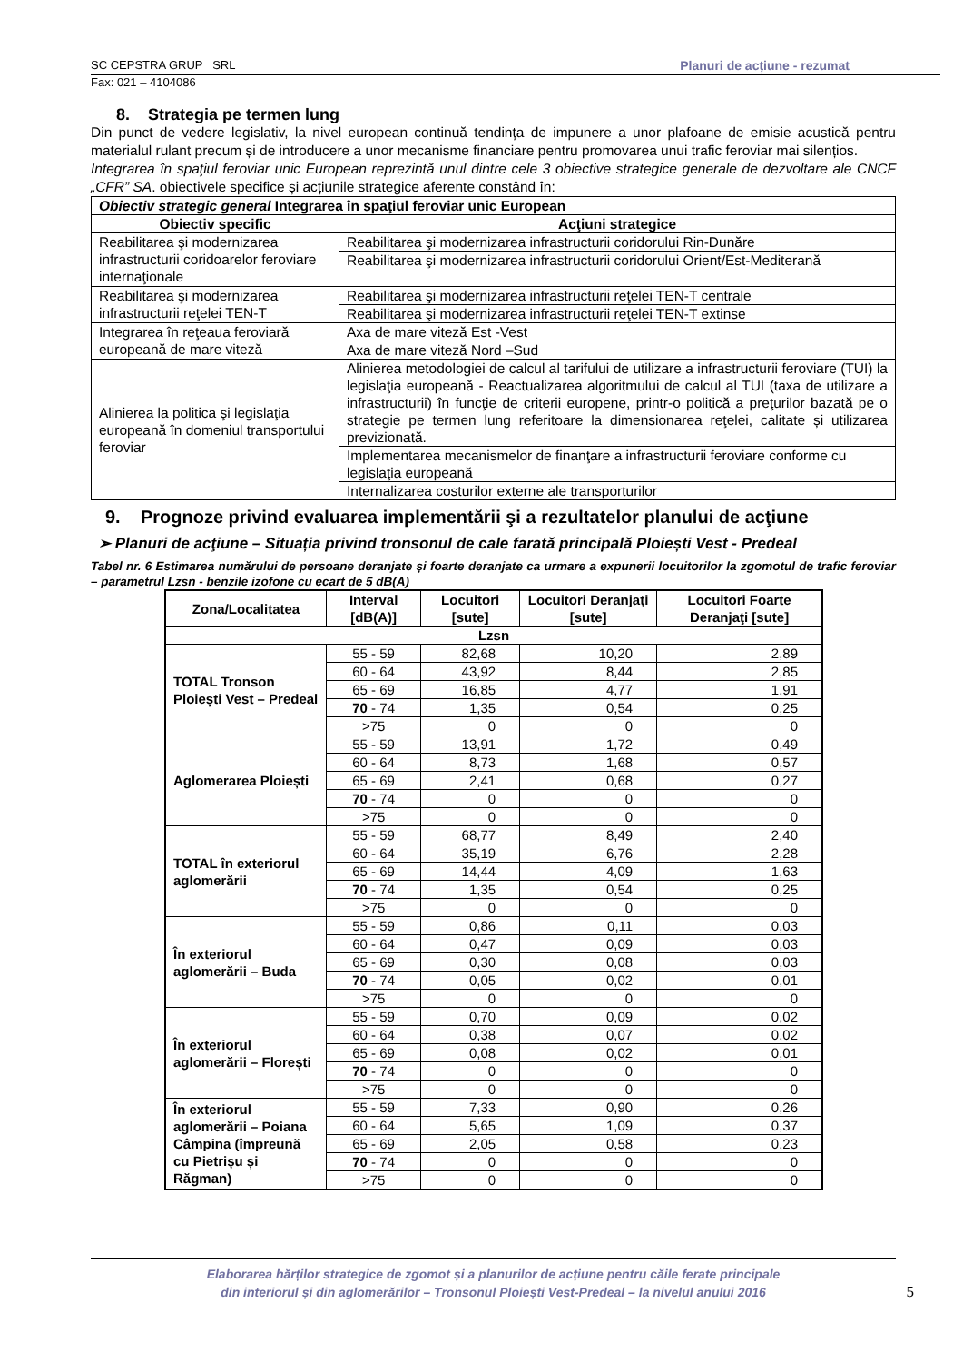SC CEPSTRA GRUP SRL Planuri de acțiune - rezumat
Fax: 021 – 4104086
8. Strategia pe termen lung
Din punct de vedere legislativ, la nivel european continuă tendinţa de impunere a unor plafoane de emisie acustică pentru materialul rulant precum și de introducere a unor mecanisme financiare pentru promovarea unui trafic feroviar mai silențios.
Integrarea în spaţiul feroviar unic European reprezintă unul dintre cele 3 obiective strategice generale de dezvoltare ale CNCF „CFR” SA. obiectivele specifice și acțiunile strategice aferente constând în:
| Obiectiv strategic general Integrarea în spaţiul feroviar unic European | |
| Obiectiv specific | Acţiuni strategice |
| Reabilitarea şi modernizarea infrastructurii coridoarelor feroviare internaţionale | Reabilitarea şi modernizarea infrastructurii coridorului Rin-Dunăre |
| | Reabilitarea şi modernizarea infrastructurii coridorului Orient/Est-Mediterană |
| Reabilitarea şi modernizarea infrastructurii reţelei TEN-T | Reabilitarea şi modernizarea infrastructurii reţelei TEN-T centrale |
| | Reabilitarea şi modernizarea infrastructurii reţelei TEN-T extinse |
| Integrarea în reţeaua feroviară europeană de mare viteză | Axa de mare viteză Est -Vest |
| | Axa de mare viteză Nord –Sud |
| Alinierea la politica şi legislaţia europeană în domeniul transportului feroviar | Alinierea metodologiei de calcul al tarifului de utilizare a infrastructurii feroviare (TUI) la legislaţia europeană - Reactualizarea algoritmului de calcul al TUI (taxa de utilizare a infrastructurii) în funcţie de criterii europene, printr-o politică a preţurilor bazată pe o strategie pe termen lung referitoare la dimensionarea reţelei, calitate și utilizarea previzionată. |
| | Implementarea mecanismelor de finanţare a infrastructurii feroviare conforme cu legislaţia europeană |
| | Internalizarea costurilor externe ale transporturilor |
9. Prognoze privind evaluarea implementării şi a rezultatelor planului de acţiune
➢ Planuri de acţiune – Situația privind tronsonul de cale farată principală Ploiești Vest - Predeal
Tabel nr. 6 Estimarea numărului de persoane deranjate și foarte deranjate ca urmare a expunerii locuitorilor la zgomotul de trafic feroviar – parametrul Lzsn - benzile izofone cu ecart de 5 dB(A)
| Zona/Localitatea | Interval [dB(A)] | Locuitori [sute] | Locuitori Deranjaţi [sute] | Locuitori Foarte Deranjaţi [sute] |
| --- | --- | --- | --- | --- |
| Lzsn | | | | |
| TOTAL Tronson Ploiești Vest – Predeal | 55 - 59 | 82,68 | 10,20 | 2,89 |
| | 60 - 64 | 43,92 | 8,44 | 2,85 |
| | 65 - 69 | 16,85 | 4,77 | 1,91 |
| | 70 - 74 | 1,35 | 0,54 | 0,25 |
| | >75 | 0 | 0 | 0 |
| Aglomerarea Ploiești | 55 - 59 | 13,91 | 1,72 | 0,49 |
| | 60 - 64 | 8,73 | 1,68 | 0,57 |
| | 65 - 69 | 2,41 | 0,68 | 0,27 |
| | 70 - 74 | 0 | 0 | 0 |
| | >75 | 0 | 0 | 0 |
| TOTAL în exteriorul aglomerării | 55 - 59 | 68,77 | 8,49 | 2,40 |
| | 60 - 64 | 35,19 | 6,76 | 2,28 |
| | 65 - 69 | 14,44 | 4,09 | 1,63 |
| | 70 - 74 | 1,35 | 0,54 | 0,25 |
| | >75 | 0 | 0 | 0 |
| În exteriorul aglomerării – Buda | 55 - 59 | 0,86 | 0,11 | 0,03 |
| | 60 - 64 | 0,47 | 0,09 | 0,03 |
| | 65 - 69 | 0,30 | 0,08 | 0,03 |
| | 70 - 74 | 0,05 | 0,02 | 0,01 |
| | >75 | 0 | 0 | 0 |
| În exteriorul aglomerării – Florești | 55 - 59 | 0,70 | 0,09 | 0,02 |
| | 60 - 64 | 0,38 | 0,07 | 0,02 |
| | 65 - 69 | 0,08 | 0,02 | 0,01 |
| | 70 - 74 | 0 | 0 | 0 |
| | >75 | 0 | 0 | 0 |
| În exteriorul aglomerării – Poiana Câmpina (împreună cu Pietrișu și Răgman) | 55 - 59 | 7,33 | 0,90 | 0,26 |
| | 60 - 64 | 5,65 | 1,09 | 0,37 |
| | 65 - 69 | 2,05 | 0,58 | 0,23 |
| | 70 - 74 | 0 | 0 | 0 |
| | >75 | 0 | 0 | 0 |
Elaborarea hărților strategice de zgomot și a planurilor de acțiune pentru căile ferate principale
din interiorul și din aglomerărilor – Tronsonul Ploiești Vest-Predeal – la nivelul anului 2016
5